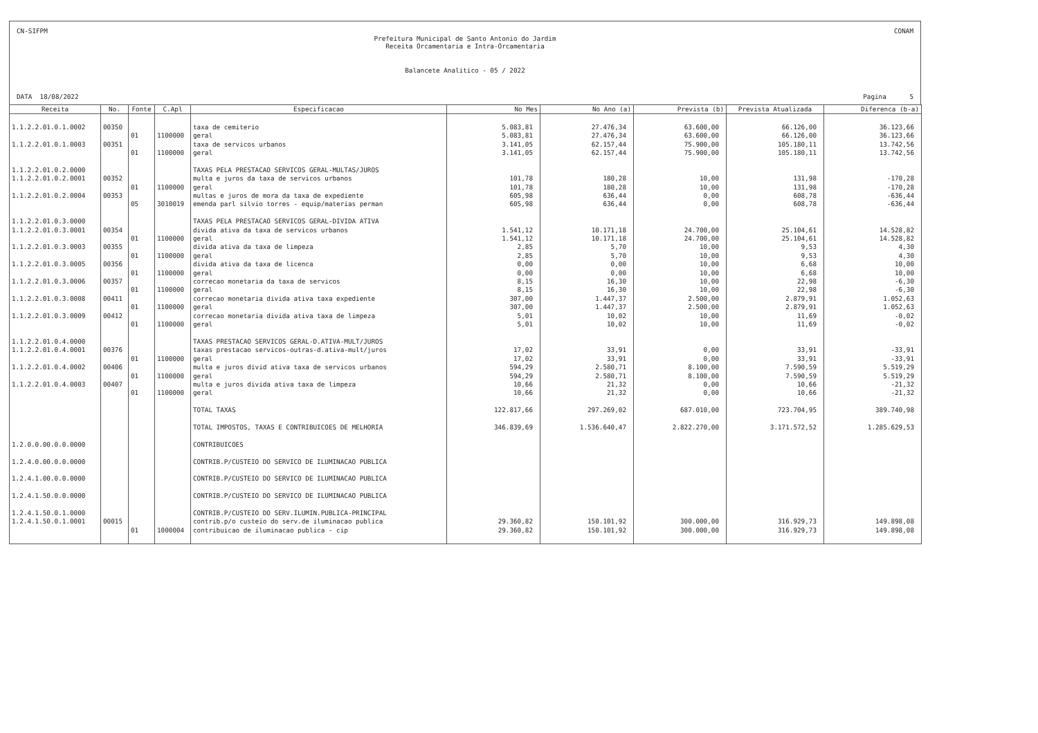CN-SIFPM CONAM
Prefeitura Municipal de Santo Antonio do Jardim
Receita Orcamentaria e Intra-Orcamentaria
Balancete Analitico - 05 / 2022
DATA 18/08/2022 Pagina 5
| Receita | No. | Fonte | C.Apl | Especificacao | No Mes | No Ano (a) | Prevista (b) | Prevista Atualizada | Diferenca (b-a) |
| --- | --- | --- | --- | --- | --- | --- | --- | --- | --- |
| 1.1.2.2.01.0.1.0002 | 00350 | | | taxa de cemiterio | 5.083,81 | 27.476,34 | 63.600,00 | 66.126,00 | 36.123,66 |
| | | 01 | 1100000 | geral | 5.083,81 | 27.476,34 | 63.600,00 | 66.126,00 | 36.123,66 |
| 1.1.2.2.01.0.1.0003 | 00351 | | | taxa de servicos urbanos | 3.141,05 | 62.157,44 | 75.900,00 | 105.180,11 | 13.742,56 |
| | | 01 | 1100000 | geral | 3.141,05 | 62.157,44 | 75.900,00 | 105.180,11 | 13.742,56 |
| 1.1.2.2.01.0.2.0000 | | | | TAXAS PELA PRESTACAO SERVICOS GERAL-MULTAS/JUROS | | | | | |
| 1.1.2.2.01.0.2.0001 | 00352 | | | multa e juros da taxa de servicos urbanos | 101,78 | 180,28 | 10,00 | 131,98 | -170,28 |
| | | 01 | 1100000 | geral | 101,78 | 180,28 | 10,00 | 131,98 | -170,28 |
| 1.1.2.2.01.0.2.0004 | 00353 | | | multas e juros de mora da taxa de expediente | 605,98 | 636,44 | 0,00 | 608,78 | -636,44 |
| | | 05 | 3010019 | emenda parl silvio torres - equip/materias perman | 605,98 | 636,44 | 0,00 | 608,78 | -636,44 |
| 1.1.2.2.01.0.3.0000 | | | | TAXAS PELA PRESTACAO SERVICOS GERAL-DIVIDA ATIVA | | | | | |
| 1.1.2.2.01.0.3.0001 | 00354 | | | divida ativa da taxa de servicos urbanos | 1.541,12 | 10.171,18 | 24.700,00 | 25.104,61 | 14.528,82 |
| | | 01 | 1100000 | geral | 1.541,12 | 10.171,18 | 24.700,00 | 25.104,61 | 14.528,82 |
| 1.1.2.2.01.0.3.0003 | 00355 | | | divida ativa da taxa de limpeza | 2,85 | 5,70 | 10,00 | 9,53 | 4,30 |
| | | 01 | 1100000 | geral | 2,85 | 5,70 | 10,00 | 9,53 | 4,30 |
| 1.1.2.2.01.0.3.0005 | 00356 | | | divida ativa da taxa de licenca | 0,00 | 0,00 | 10,00 | 6,68 | 10,00 |
| | | 01 | 1100000 | geral | 0,00 | 0,00 | 10,00 | 6,68 | 10,00 |
| 1.1.2.2.01.0.3.0006 | 00357 | | | correcao monetaria da taxa de servicos | 8,15 | 16,30 | 10,00 | 22,98 | -6,30 |
| | | 01 | 1100000 | geral | 8,15 | 16,30 | 10,00 | 22,98 | -6,30 |
| 1.1.2.2.01.0.3.0008 | 00411 | | | correcao monetaria divida ativa taxa expediente | 307,00 | 1.447,37 | 2.500,00 | 2.879,91 | 1.052,63 |
| | | 01 | 1100000 | geral | 307,00 | 1.447,37 | 2.500,00 | 2.879,91 | 1.052,63 |
| 1.1.2.2.01.0.3.0009 | 00412 | | | correcao monetaria divida ativa taxa de limpeza | 5,01 | 10,02 | 10,00 | 11,69 | -0,02 |
| | | 01 | 1100000 | geral | 5,01 | 10,02 | 10,00 | 11,69 | -0,02 |
| 1.1.2.2.01.0.4.0000 | | | | TAXAS PRESTACAO SERVICOS GERAL-D.ATIVA-MULT/JUROS | | | | | |
| 1.1.2.2.01.0.4.0001 | 00376 | | | taxas prestacao servicos-outras-d.ativa-mult/juros | 17,02 | 33,91 | 0,00 | 33,91 | -33,91 |
| | | 01 | 1100000 | geral | 17,02 | 33,91 | 0,00 | 33,91 | -33,91 |
| 1.1.2.2.01.0.4.0002 | 00406 | | | multa e juros divid ativa taxa de servicos urbanos | 594,29 | 2.580,71 | 8.100,00 | 7.590,59 | 5.519,29 |
| | | 01 | 1100000 | geral | 594,29 | 2.580,71 | 8.100,00 | 7.590,59 | 5.519,29 |
| 1.1.2.2.01.0.4.0003 | 00407 | | | multa e juros divida ativa taxa de limpeza | 10,66 | 21,32 | 0,00 | 10,66 | -21,32 |
| | | 01 | 1100000 | geral | 10,66 | 21,32 | 0,00 | 10,66 | -21,32 |
| | | | | TOTAL TAXAS | 122.817,66 | 297.269,02 | 687.010,00 | 723.704,95 | 389.740,98 |
| | | | | TOTAL IMPOSTOS, TAXAS E CONTRIBUICOES DE MELHORIA | 346.839,69 | 1.536.640,47 | 2.822.270,00 | 3.171.572,52 | 1.285.629,53 |
| 1.2.0.0.00.0.0.0000 | | | | CONTRIBUICOES | | | | | |
| 1.2.4.0.00.0.0.0000 | | | | CONTRIB.P/CUSTEIO DO SERVICO DE ILUMINACAO PUBLICA | | | | | |
| 1.2.4.1.00.0.0.0000 | | | | CONTRIB.P/CUSTEIO DO SERVICO DE ILUMINACAO PUBLICA | | | | | |
| 1.2.4.1.50.0.0.0000 | | | | CONTRIB.P/CUSTEIO DO SERVICO DE ILUMINACAO PUBLICA | | | | | |
| 1.2.4.1.50.0.1.0000 | | | | CONTRIB.P/CUSTEIO DO SERV.ILUMIN.PUBLICA-PRINCIPAL | | | | | |
| 1.2.4.1.50.0.1.0001 | 00015 | | | contrib.p/o custeio do serv.de iluminacao publica | 29.360,82 | 150.101,92 | 300.000,00 | 316.929,73 | 149.898,08 |
| | | 01 | 1000004 | contribuicao de iluminacao publica - cip | 29.360,82 | 150.101,92 | 300.000,00 | 316.929,73 | 149.898,08 |